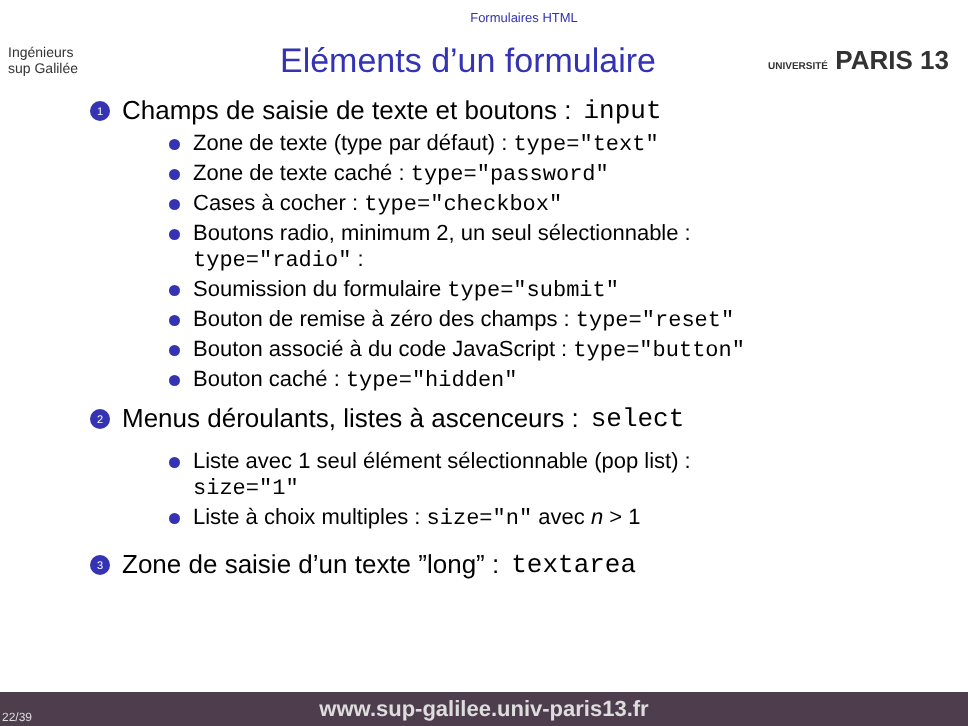Formulaires HTML
Ingénieurs
sup Galilée
Eléments d’un formulaire
UNIVERSITÉ PARIS 13
1 Champs de saisie de texte et boutons : input
Zone de texte (type par défaut) : type="text"
Zone de texte caché : type="password"
Cases à cocher : type="checkbox"
Boutons radio, minimum 2, un seul sélectionnable :
type="radio" :
Soumission du formulaire type="submit"
Bouton de remise à zéro des champs : type="reset"
Bouton associé à du code JavaScript : type="button"
Bouton caché : type="hidden"
2 Menus déroulants, listes à ascenceurs : select
Liste avec 1 seul élément sélectionnable (pop list) :
size="1"
Liste à choix multiples : size="n" avec n > 1
3 Zone de saisie d’un texte ”long” : textarea
22/39 www.sup-galilee.univ-paris13.fr